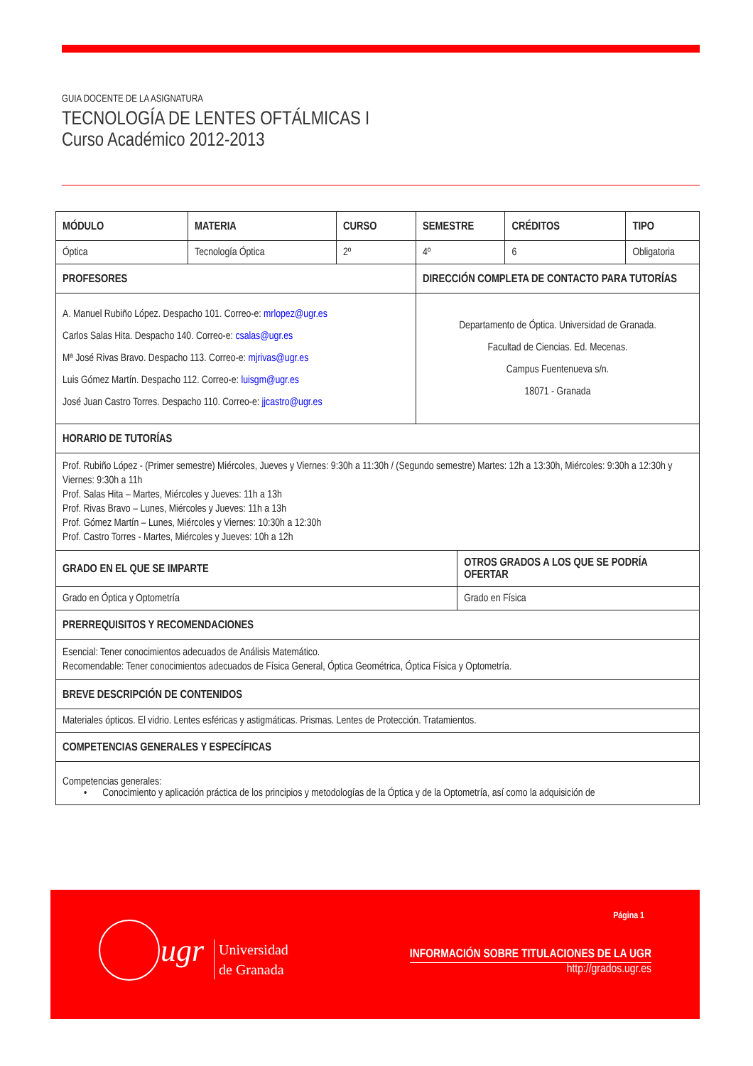GUIA DOCENTE DE LA ASIGNATURA
TECNOLOGÍA DE LENTES OFTÁLMICAS I
Curso Académico 2012-2013
| MÓDULO | MATERIA | CURSO | SEMESTRE | | CRÉDITOS | TIPO |
| --- | --- | --- | --- | --- | --- | --- |
| Óptica | Tecnología Óptica | 2º | 4º | | 6 | Obligatoria |
| PROFESORES | | | DIRECCIÓN COMPLETA DE CONTACTO PARA TUTORÍAS | | | |
| A. Manuel Rubiño López. Despacho 101. Correo-e: mrlopez@ugr.es Carlos Salas Hita. Despacho 140. Correo-e: csalas@ugr.es Mª José Rivas Bravo. Despacho 113. Correo-e: mjrivas@ugr.es Luis Gómez Martín. Despacho 112. Correo-e: luisgm@ugr.es José Juan Castro Torres. Despacho 110. Correo-e: jjcastro@ugr.es | | | Departamento de Óptica. Universidad de Granada. Facultad de Ciencias. Ed. Mecenas. Campus Fuentenueva s/n. 18071 - Granada | | | |
| HORARIO DE TUTORÍAS | | | | | | |
| Prof. Rubiño López - (Primer semestre) Miércoles, Jueves y Viernes: 9:30h a 11:30h / (Segundo semestre) Martes: 12h a 13:30h, Miércoles: 9:30h a 12:30h y Viernes: 9:30h a 11h Prof. Salas Hita – Martes, Miércoles y Jueves: 11h a 13h Prof. Rivas Bravo – Lunes, Miércoles y Jueves: 11h a 13h Prof. Gómez Martín – Lunes, Miércoles y Viernes: 10:30h a 12:30h Prof. Castro Torres - Martes, Miércoles y Jueves: 10h a 12h | | | | | | |
| GRADO EN EL QUE SE IMPARTE | | | | OTROS GRADOS A LOS QUE SE PODRÍA OFERTAR | | |
| Grado en Óptica y Optometría | | | | Grado en Física | | |
| PRERREQUISITOS Y RECOMENDACIONES | | | | | | |
| Esencial: Tener conocimientos adecuados de Análisis Matemático. Recomendable: Tener conocimientos adecuados de Física General, Óptica Geométrica, Óptica Física y Optometría. | | | | | | |
| BREVE DESCRIPCIÓN DE CONTENIDOS | | | | | | |
| Materiales ópticos. El vidrio. Lentes esféricas y astigmáticas. Prismas. Lentes de Protección. Tratamientos. | | | | | | |
| COMPETENCIAS GENERALES Y ESPECÍFICAS | | | | | | |
| Competencias generales: • Conocimiento y aplicación práctica de los principios y metodologías de la Óptica y de la Optometría, así como la adquisición de | | | | | | |
Página 1
ugr
Universidad
de Granada
INFORMACIÓN SOBRE TITULACIONES DE LA UGR
http://grados.ugr.es